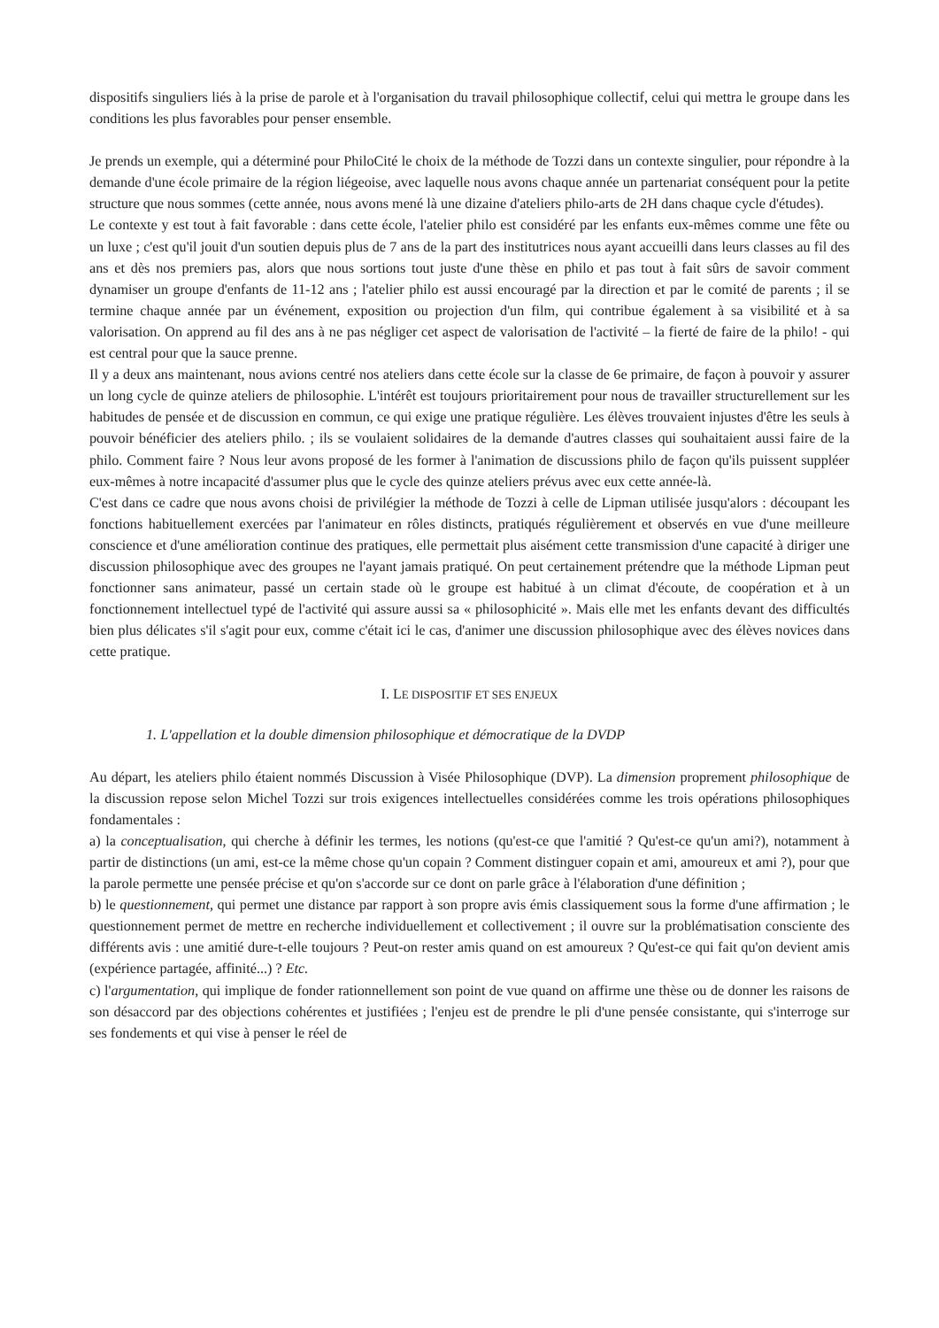dispositifs singuliers liés à la prise de parole et à l'organisation du travail philosophique collectif, celui qui mettra le groupe dans les conditions les plus favorables pour penser ensemble.
Je prends un exemple, qui a déterminé pour PhiloCité le choix de la méthode de Tozzi dans un contexte singulier, pour répondre à la demande d'une école primaire de la région liégeoise, avec laquelle nous avons chaque année un partenariat conséquent pour la petite structure que nous sommes (cette année, nous avons mené là une dizaine d'ateliers philo-arts de 2H dans chaque cycle d'études).
Le contexte y est tout à fait favorable : dans cette école, l'atelier philo est considéré par les enfants eux-mêmes comme une fête ou un luxe ; c'est qu'il jouit d'un soutien depuis plus de 7 ans de la part des institutrices nous ayant accueilli dans leurs classes au fil des ans et dès nos premiers pas, alors que nous sortions tout juste d'une thèse en philo et pas tout à fait sûrs de savoir comment dynamiser un groupe d'enfants de 11-12 ans ; l'atelier philo est aussi encouragé par la direction et par le comité de parents ; il se termine chaque année par un événement, exposition ou projection d'un film, qui contribue également à sa visibilité et à sa valorisation. On apprend au fil des ans à ne pas négliger cet aspect de valorisation de l'activité – la fierté de faire de la philo! - qui est central pour que la sauce prenne.
Il y a deux ans maintenant, nous avions centré nos ateliers dans cette école sur la classe de 6e primaire, de façon à pouvoir y assurer un long cycle de quinze ateliers de philosophie. L'intérêt est toujours prioritairement pour nous de travailler structurellement sur les habitudes de pensée et de discussion en commun, ce qui exige une pratique régulière. Les élèves trouvaient injustes d'être les seuls à pouvoir bénéficier des ateliers philo. ; ils se voulaient solidaires de la demande d'autres classes qui souhaitaient aussi faire de la philo. Comment faire ? Nous leur avons proposé de les former à l'animation de discussions philo de façon qu'ils puissent suppléer eux-mêmes à notre incapacité d'assumer plus que le cycle des quinze ateliers prévus avec eux cette année-là.
C'est dans ce cadre que nous avons choisi de privilégier la méthode de Tozzi à celle de Lipman utilisée jusqu'alors : découpant les fonctions habituellement exercées par l'animateur en rôles distincts, pratiqués régulièrement et observés en vue d'une meilleure conscience et d'une amélioration continue des pratiques, elle permettait plus aisément cette transmission d'une capacité à diriger une discussion philosophique avec des groupes ne l'ayant jamais pratiqué. On peut certainement prétendre que la méthode Lipman peut fonctionner sans animateur, passé un certain stade où le groupe est habitué à un climat d'écoute, de coopération et à un fonctionnement intellectuel typé de l'activité qui assure aussi sa « philosophicité ». Mais elle met les enfants devant des difficultés bien plus délicates s'il s'agit pour eux, comme c'était ici le cas, d'animer une discussion philosophique avec des élèves novices dans cette pratique.
I. LE DISPOSITIF ET SES ENJEUX
1. L'appellation et la double dimension philosophique et démocratique de la DVDP
Au départ, les ateliers philo étaient nommés Discussion à Visée Philosophique (DVP). La dimension proprement philosophique de la discussion repose selon Michel Tozzi sur trois exigences intellectuelles considérées comme les trois opérations philosophiques fondamentales :
a) la conceptualisation, qui cherche à définir les termes, les notions (qu'est-ce que l'amitié ? Qu'est-ce qu'un ami?), notamment à partir de distinctions (un ami, est-ce la même chose qu'un copain ? Comment distinguer copain et ami, amoureux et ami ?), pour que la parole permette une pensée précise et qu'on s'accorde sur ce dont on parle grâce à l'élaboration d'une définition ;
b) le questionnement, qui permet une distance par rapport à son propre avis émis classiquement sous la forme d'une affirmation ; le questionnement permet de mettre en recherche individuellement et collectivement ; il ouvre sur la problématisation consciente des différents avis : une amitié dure-t-elle toujours ? Peut-on rester amis quand on est amoureux ? Qu'est-ce qui fait qu'on devient amis (expérience partagée, affinité...) ? Etc.
c) l'argumentation, qui implique de fonder rationnellement son point de vue quand on affirme une thèse ou de donner les raisons de son désaccord par des objections cohérentes et justifiées ; l'enjeu est de prendre le pli d'une pensée consistante, qui s'interroge sur ses fondements et qui vise à penser le réel de